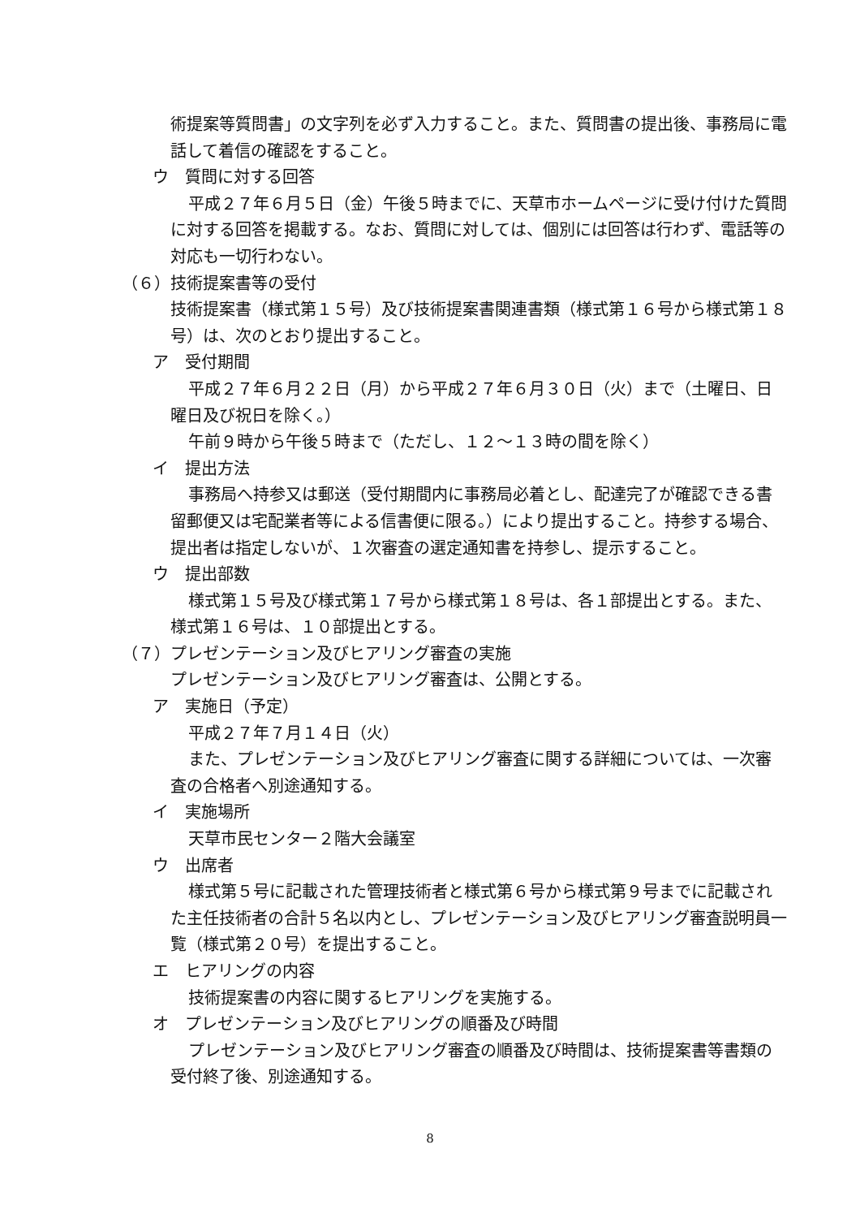術提案等質問書」の文字列を必ず入力すること。また、質問書の提出後、事務局に電話して着信の確認をすること。
ウ　質問に対する回答
平成２７年６月５日（金）午後５時までに、天草市ホームページに受け付けた質問に対する回答を掲載する。なお、質問に対しては、個別には回答は行わず、電話等の対応も一切行わない。
（６）技術提案書等の受付
技術提案書（様式第１５号）及び技術提案書関連書類（様式第１６号から様式第１８号）は、次のとおり提出すること。
ア　受付期間
平成２７年６月２２日（月）から平成２７年６月３０日（火）まで（土曜日、日曜日及び祝日を除く。）
午前９時から午後５時まで（ただし、１２～１３時の間を除く）
イ　提出方法
事務局へ持参又は郵送（受付期間内に事務局必着とし、配達完了が確認できる書留郵便又は宅配業者等による信書便に限る。）により提出すること。持参する場合、提出者は指定しないが、１次審査の選定通知書を持参し、提示すること。
ウ　提出部数
様式第１５号及び様式第１７号から様式第１８号は、各１部提出とする。また、様式第１６号は、１０部提出とする。
（７）プレゼンテーション及びヒアリング審査の実施
プレゼンテーション及びヒアリング審査は、公開とする。
ア　実施日（予定）
平成２７年７月１４日（火）
また、プレゼンテーション及びヒアリング審査に関する詳細については、一次審査の合格者へ別途通知する。
イ　実施場所
天草市民センター２階大会議室
ウ　出席者
様式第５号に記載された管理技術者と様式第６号から様式第９号までに記載された主任技術者の合計５名以内とし、プレゼンテーション及びヒアリング審査説明員一覧（様式第２０号）を提出すること。
エ　ヒアリングの内容
技術提案書の内容に関するヒアリングを実施する。
オ　プレゼンテーション及びヒアリングの順番及び時間
プレゼンテーション及びヒアリング審査の順番及び時間は、技術提案書等書類の受付終了後、別途通知する。
8